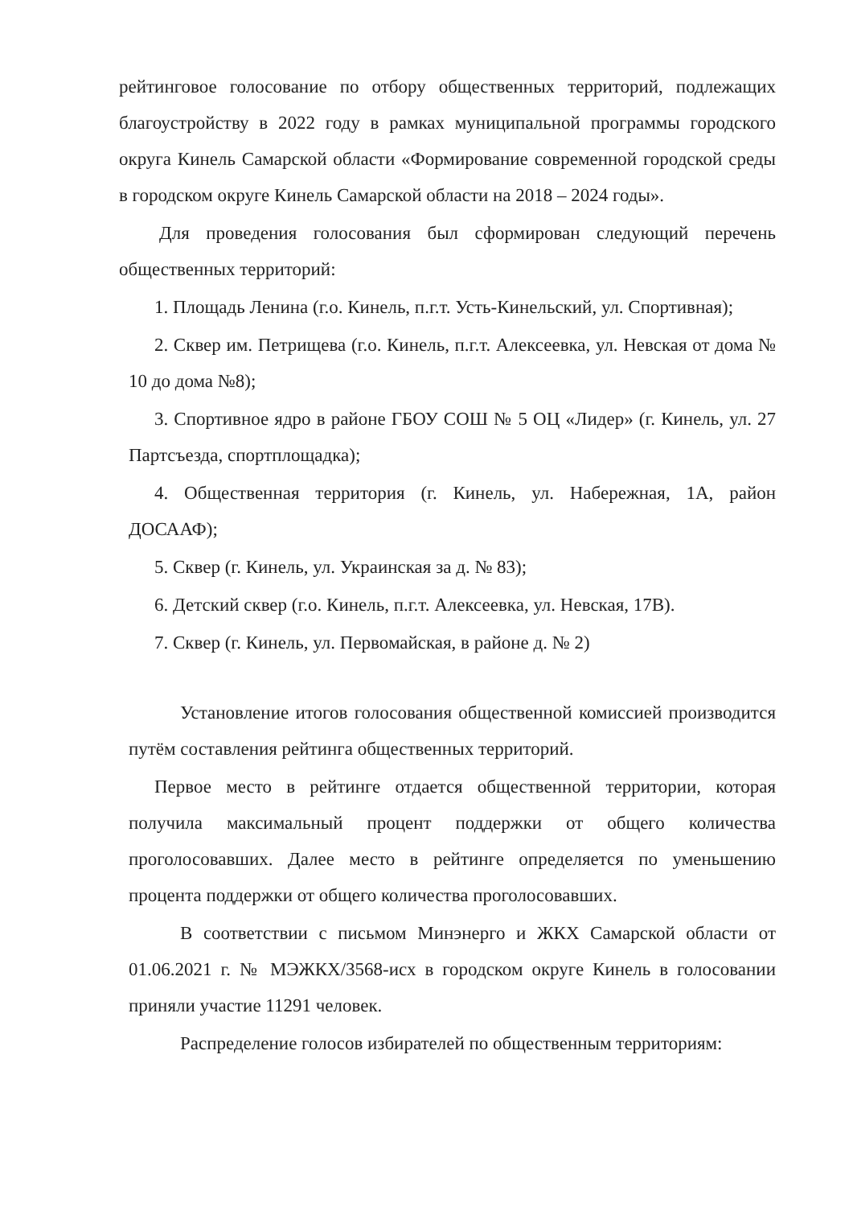рейтинговое голосование по отбору общественных территорий, подлежащих благоустройству в 2022 году в рамках муниципальной программы городского округа Кинель Самарской области «Формирование современной городской среды в городском округе Кинель Самарской области на 2018 – 2024 годы».
Для проведения голосования был сформирован следующий перечень общественных территорий:
1. Площадь Ленина (г.о. Кинель, п.г.т. Усть-Кинельский, ул. Спортивная);
2. Сквер им. Петрищева (г.о. Кинель, п.г.т. Алексеевка, ул. Невская от дома № 10 до дома №8);
3. Спортивное ядро в районе ГБОУ СОШ № 5 ОЦ «Лидер» (г. Кинель, ул. 27 Партсъезда, спортплощадка);
4. Общественная территория (г. Кинель, ул. Набережная, 1А, район ДОСААФ);
5. Сквер (г. Кинель, ул. Украинская за д. № 83);
6. Детский сквер (г.о. Кинель, п.г.т. Алексеевка, ул. Невская, 17В).
7. Сквер (г. Кинель, ул. Первомайская, в районе д. № 2)
Установление итогов голосования общественной комиссией производится путём составления рейтинга общественных территорий.
Первое место в рейтинге отдается общественной территории, которая получила максимальный процент поддержки от общего количества проголосовавших. Далее место в рейтинге определяется по уменьшению процента поддержки от общего количества проголосовавших.
В соответствии с письмом Минэнерго и ЖКХ Самарской области от 01.06.2021 г. № МЭЖКХ/3568-исх в городском округе Кинель в голосовании приняли участие 11291 человек.
Распределение голосов избирателей по общественным территориям: